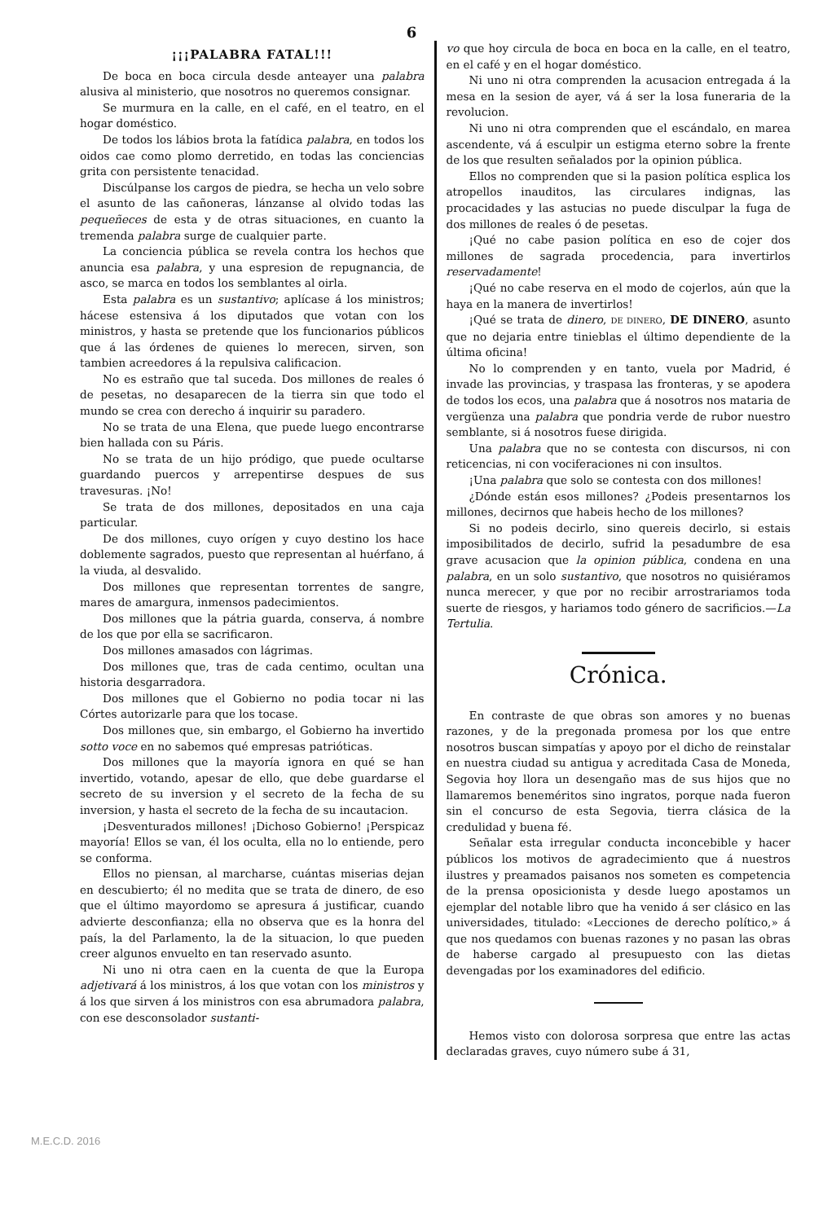6
¡¡¡PALABRA FATAL!!!
De boca en boca circula desde anteayer una palabra alusiva al ministerio, que nosotros no queremos consignar.
Se murmura en la calle, en el café, en el teatro, en el hogar doméstico.
De todos los lábios brota la fatídica palabra, en todos los oidos cae como plomo derretido, en todas las conciencias grita con persistente tenacidad.
Discúlpanse los cargos de piedra, se hecha un velo sobre el asunto de las cañoneras, lánzanse al olvido todas las pequeñeces de esta y de otras situaciones, en cuanto la tremenda palabra surge de cualquier parte.
La conciencia pública se revela contra los hechos que anuncia esa palabra, y una espresion de repugnancia, de asco, se marca en todos los semblantes al oirla.
Esta palabra es un sustantivo; aplícase á los ministros; hácese estensiva á los diputados que votan con los ministros, y hasta se pretende que los funcionarios públicos que á las órdenes de quienes lo merecen, sirven, son tambien acreedores á la repulsiva calificacion.
No es estraño que tal suceda. Dos millones de reales ó de pesetas, no desaparecen de la tierra sin que todo el mundo se crea con derecho á inquirir su paradero.
No se trata de una Elena, que puede luego encontrarse bien hallada con su Páris.
No se trata de un hijo pródigo, que puede ocultarse guardando puercos y arrepentirse despues de sus travesuras. ¡No!
Se trata de dos millones, depositados en una caja particular.
De dos millones, cuyo orígen y cuyo destino los hace doblemente sagrados, puesto que representan al huérfano, á la viuda, al desvalido.
Dos millones que representan torrentes de sangre, mares de amargura, inmensos padecimientos.
Dos millones que la pátria guarda, conserva, á nombre de los que por ella se sacrificaron.
Dos millones amasados con lágrimas.
Dos millones que, tras de cada centimo, ocultan una historia desgarradora.
Dos millones que el Gobierno no podia tocar ni las Córtes autorizarle para que los tocase.
Dos millones que, sin embargo, el Gobierno ha invertido sotto voce en no sabemos qué empresas patrióticas.
Dos millones que la mayoría ignora en qué se han invertido, votando, apesar de ello, que debe guardarse el secreto de su inversion y el secreto de la fecha de su inversion, y hasta el secreto de la fecha de su incautacion.
¡Desventurados millones! ¡Dichoso Gobierno! ¡Perspicaz mayoría! Ellos se van, él los oculta, ella no lo entiende, pero se conforma.
Ellos no piensan, al marcharse, cuántas miserias dejan en descubierto; él no medita que se trata de dinero, de eso que el último mayordomo se apresura á justificar, cuando advierte desconfianza; ella no observa que es la honra del país, la del Parlamento, la de la situacion, lo que pueden creer algunos envuelto en tan reservado asunto.
Ni uno ni otra caen en la cuenta de que la Europa adjetivará á los ministros, á los que votan con los ministros y á los que sirven á los ministros con esa abrumadora palabra, con ese desconsolador sustanti-
vo que hoy circula de boca en boca en la calle, en el teatro, en el café y en el hogar doméstico.
Ni uno ni otra comprenden la acusacion entregada á la mesa en la sesion de ayer, vá á ser la losa funeraria de la revolucion.
Ni uno ni otra comprenden que el escándalo, en marea ascendente, vá á esculpir un estigma eterno sobre la frente de los que resulten señalados por la opinion pública.
Ellos no comprenden que si la pasion política esplica los atropellos inauditos, las circulares indignas, las procacidades y las astucias no puede disculpar la fuga de dos millones de reales ó de pesetas.
¡Qué no cabe pasion política en eso de cojer dos millones de sagrada procedencia, para invertirlos reservadamente!
¡Qué no cabe reserva en el modo de cojerlos, aún que la haya en la manera de invertirlos!
¡Qué se trata de dinero, DE DINERO, DE DINERO, asunto que no dejaria entre tinieblas el último dependiente de la última oficina!
No lo comprenden y en tanto, vuela por Madrid, é invade las provincias, y traspasa las fronteras, y se apodera de todos los ecos, una palabra que á nosotros nos mataria de vergüenza una palabra que pondria verde de rubor nuestro semblante, si á nosotros fuese dirigida.
Una palabra que no se contesta con discursos, ni con reticencias, ni con vociferaciones ni con insultos.
¡Una palabra que solo se contesta con dos millones!
¿Dónde están esos millones? ¿Podeis presentarnos los millones, decirnos que habeis hecho de los millones?
Si no podeis decirlo, sino quereis decirlo, si estais imposibilitados de decirlo, sufrid la pesadumbre de esa grave acusacion que la opinion pública, condena en una palabra, en un solo sustantivo, que nosotros no quisiéramos nunca merecer, y que por no recibir arrostrariamos toda suerte de riesgos, y hariamos todo género de sacrificios.—La Tertulia.
Crónica.
En contraste de que obras son amores y no buenas razones, y de la pregonada promesa por los que entre nosotros buscan simpatías y apoyo por el dicho de reinstalar en nuestra ciudad su antigua y acreditada Casa de Moneda, Segovia hoy llora un desengaño mas de sus hijos que no llamaremos beneméritos sino ingratos, porque nada fueron sin el concurso de esta Segovia, tierra clásica de la credulidad y buena fé.
Señalar esta irregular conducta inconcebible y hacer públicos los motivos de agradecimiento que á nuestros ilustres y preamados paisanos nos someten es competencia de la prensa oposicionista y desde luego apostamos un ejemplar del notable libro que ha venido á ser clásico en las universidades, titulado: «Lecciones de derecho político,» á que nos quedamos con buenas razones y no pasan las obras de haberse cargado al presupuesto con las dietas devengadas por los examinadores del edificio.
Hemos visto con dolorosa sorpresa que entre las actas declaradas graves, cuyo número sube á 31,
M.E.C.D. 2016